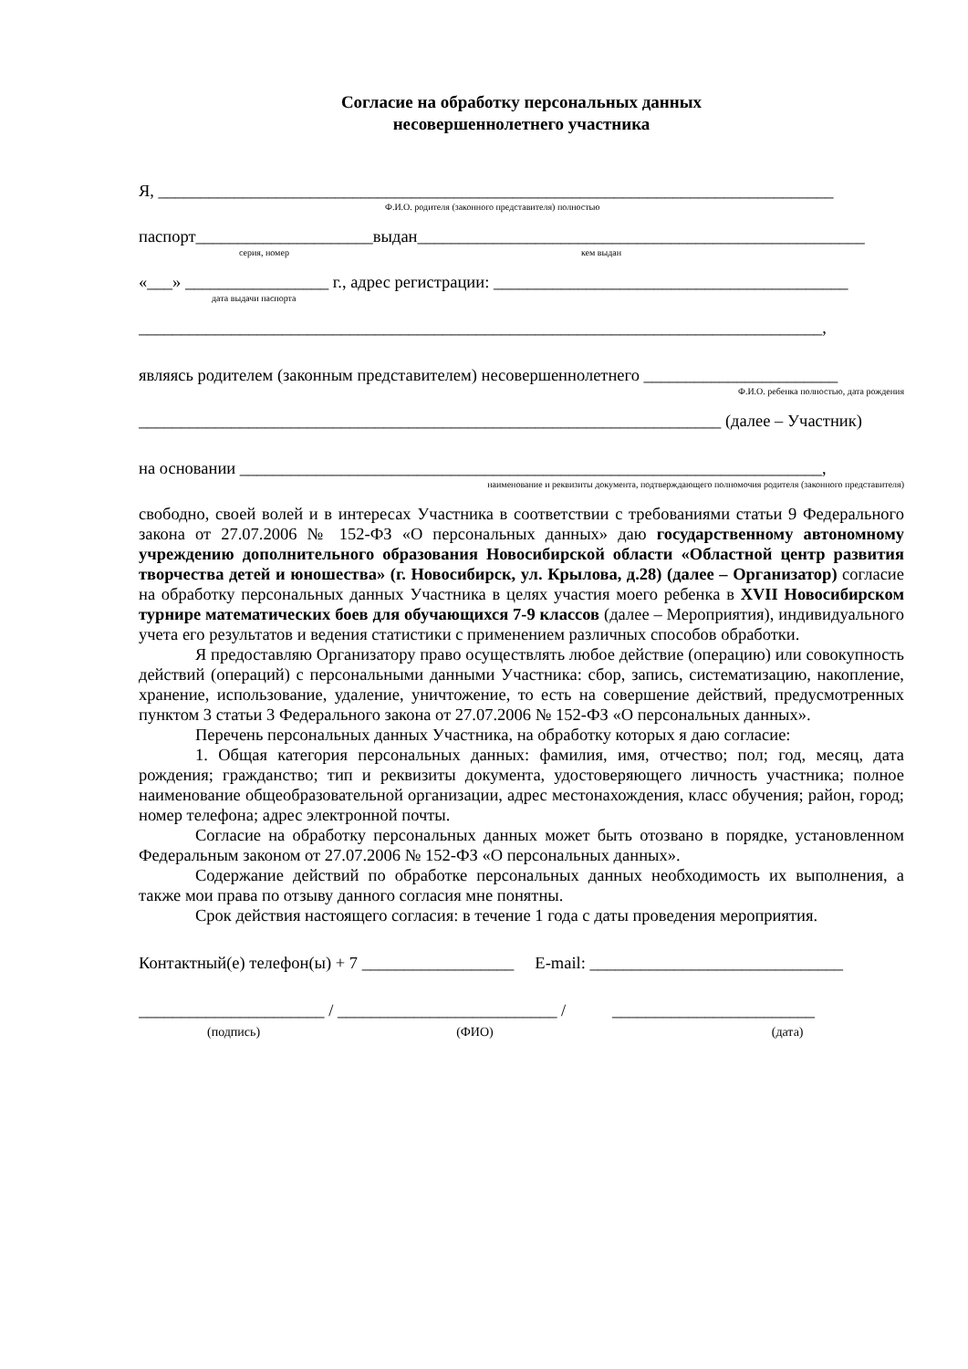Согласие на обработку персональных данных
несовершеннолетнего участника
Я, ________________________________________________________________________________
Ф.И.О. родителя (законного представителя) полностью
паспорт_____________________выдан_____________________________________________________
серия, номер кем выдан
«___» _________________ г., адрес регистрации: __________________________________________
дата выдачи паспорта
_________________________________________________________________________________,
являясь родителем (законным представителем) несовершеннолетнего _______________________
Ф.И.О. ребенка полностью, дата рождения
_____________________________________________________________________ (далее – Участник)
на основании _____________________________________________________________________,
наименование и реквизиты документа, подтверждающего полномочия родителя (законного представителя)
свободно, своей волей и в интересах Участника в соответствии с требованиями статьи 9 Федерального закона от 27.07.2006 № 152-ФЗ «О персональных данных» даю государственному автономному учреждению дополнительного образования Новосибирской области «Областной центр развития творчества детей и юношества» (г. Новосибирск, ул. Крылова, д.28) (далее – Организатор) согласие на обработку персональных данных Участника в целях участия моего ребенка в XVII Новосибирском турнире математических боев для обучающихся 7-9 классов (далее – Мероприятия), индивидуального учета его результатов и ведения статистики с применением различных способов обработки.
Я предоставляю Организатору право осуществлять любое действие (операцию) или совокупность действий (операций) с персональными данными Участника: сбор, запись, систематизацию, накопление, хранение, использование, удаление, уничтожение, то есть на совершение действий, предусмотренных пунктом 3 статьи 3 Федерального закона от 27.07.2006 № 152-ФЗ «О персональных данных».
Перечень персональных данных Участника, на обработку которых я даю согласие:
1. Общая категория персональных данных: фамилия, имя, отчество; пол; год, месяц, дата рождения; гражданство; тип и реквизиты документа, удостоверяющего личность участника; полное наименование общеобразовательной организации, адрес местонахождения, класс обучения; район, город; номер телефона; адрес электронной почты.
Согласие на обработку персональных данных может быть отозвано в порядке, установленном Федеральным законом от 27.07.2006 № 152-ФЗ «О персональных данных».
Содержание действий по обработке персональных данных необходимость их выполнения, а также мои права по отзыву данного согласия мне понятны.
Срок действия настоящего согласия: в течение 1 года с даты проведения мероприятия.
Контактный(е) телефон(ы) + 7 __________________ E-mail: ______________________________
______________________ / __________________________ / ________________________
(подпись) (ФИО) (дата)